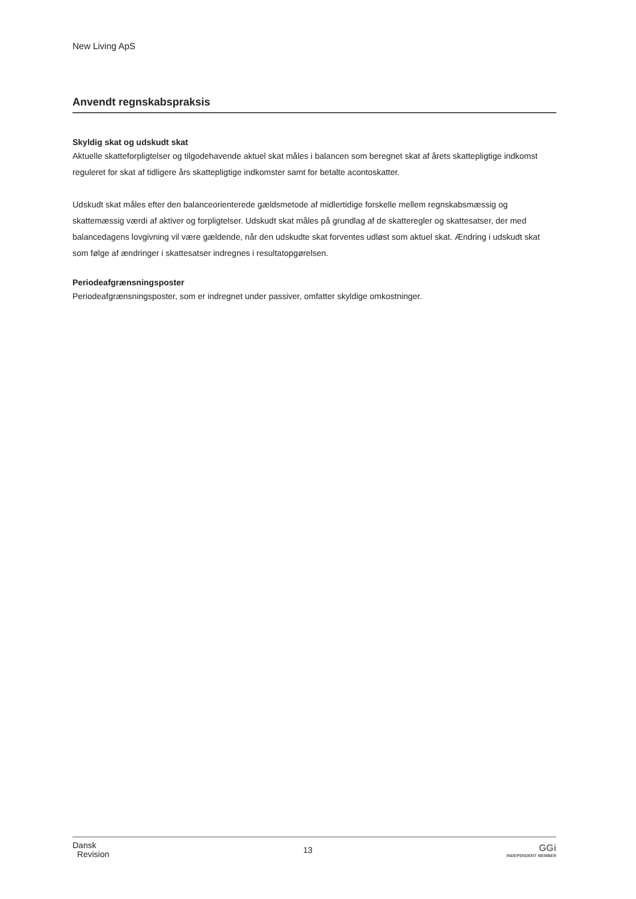New Living ApS
Anvendt regnskabspraksis
Skyldig skat og udskudt skat
Aktuelle skatteforpligtelser og tilgodehavende aktuel skat måles i balancen som beregnet skat af årets skattepligtige indkomst reguleret for skat af tidligere års skattepligtige indkomster samt for betalte acontoskatter.
Udskudt skat måles efter den balanceorienterede gældsmetode af midlertidige forskelle mellem regnskabsmæssig og skattemæssig værdi af aktiver og forpligtelser. Udskudt skat måles på grundlag af de skatteregler og skattesatser, der med balancedagens lovgivning vil være gældende, når den udskudte skat forventes udløst som aktuel skat. Ændring i udskudt skat som følge af ændringer i skattesatser indregnes i resultatopgørelsen.
Periodeafgrænsningsposter
Periodeafgrænsningsposter, som er indregnet under passiver, omfatter skyldige omkostninger.
Dansk
Revision
13 GGi
INDEPENDENT MEMBER